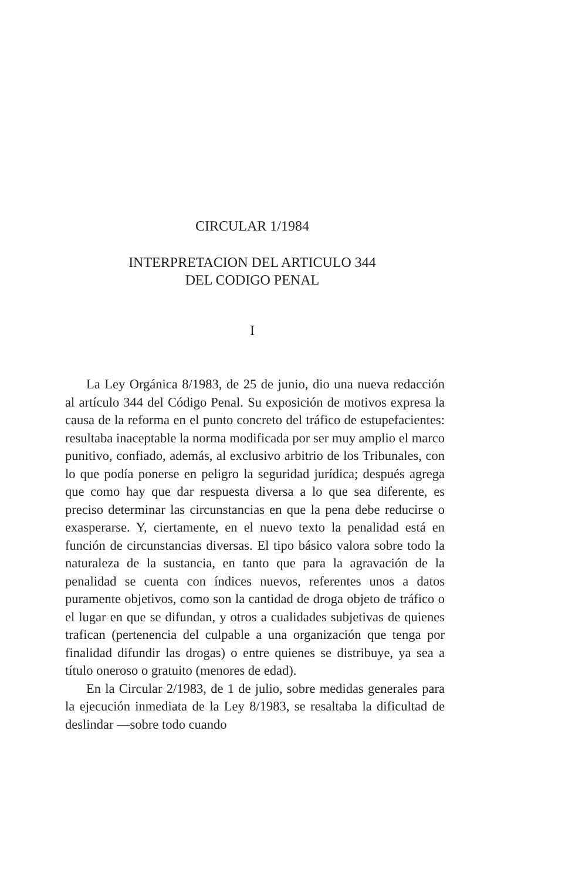CIRCULAR 1/1984
INTERPRETACION DEL ARTICULO 344
DEL CODIGO PENAL
I
La Ley Orgánica 8/1983, de 25 de junio, dio una nueva redacción al artículo 344 del Código Penal. Su exposición de motivos expresa la causa de la reforma en el punto concreto del tráfico de estupefacientes: resultaba inaceptable la norma modificada por ser muy amplio el marco punitivo, confiado, además, al exclusivo arbitrio de los Tribunales, con lo que podía ponerse en peligro la seguridad jurídica; después agrega que como hay que dar respuesta diversa a lo que sea diferente, es preciso determinar las circunstancias en que la pena debe reducirse o exasperarse. Y, ciertamente, en el nuevo texto la penalidad está en función de circunstancias diversas. El tipo básico valora sobre todo la naturaleza de la sustancia, en tanto que para la agravación de la penalidad se cuenta con índices nuevos, referentes unos a datos puramente objetivos, como son la cantidad de droga objeto de tráfico o el lugar en que se difundan, y otros a cualidades subjetivas de quienes trafican (pertenencia del culpable a una organización que tenga por finalidad difundir las drogas) o entre quienes se distribuye, ya sea a título oneroso o gratuito (menores de edad).
En la Circular 2/1983, de 1 de julio, sobre medidas generales para la ejecución inmediata de la Ley 8/1983, se resaltaba la dificultad de deslindar —sobre todo cuando